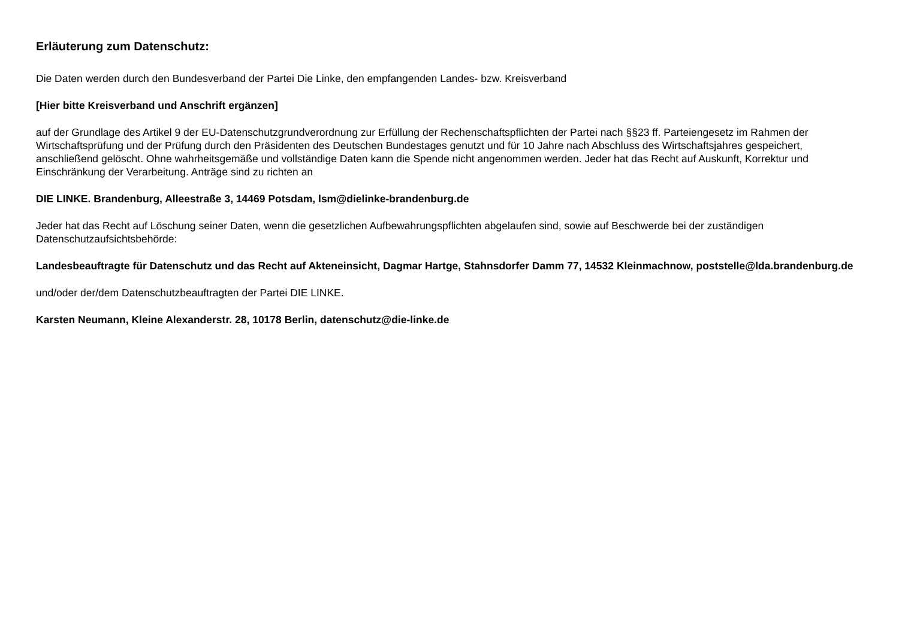Erläuterung zum Datenschutz:
Die Daten werden durch den Bundesverband der Partei Die Linke, den empfangenden Landes- bzw. Kreisverband
[Hier bitte Kreisverband und Anschrift ergänzen]
auf der Grundlage des Artikel 9 der EU-Datenschutzgrundverordnung zur Erfüllung der Rechenschaftspflichten der Partei nach §§23 ff. Parteiengesetz im Rahmen der Wirtschaftsprüfung und der Prüfung durch den Präsidenten des Deutschen Bundestages genutzt und für 10 Jahre nach Abschluss des Wirtschaftsjahres gespeichert, anschließend gelöscht. Ohne wahrheitsgemäße und vollständige Daten kann die Spende nicht angenommen werden. Jeder hat das Recht auf Auskunft, Korrektur und Einschränkung der Verarbeitung. Anträge sind zu richten an
DIE LINKE. Brandenburg, Alleestraße 3, 14469 Potsdam, lsm@dielinke-brandenburg.de
Jeder hat das Recht auf Löschung seiner Daten, wenn die gesetzlichen Aufbewahrungspflichten abgelaufen sind, sowie auf Beschwerde bei der zuständigen Datenschutzaufsichtsbehörde:
Landesbeauftragte für Datenschutz und das Recht auf Akteneinsicht, Dagmar Hartge, Stahnsdorfer Damm 77, 14532 Kleinmachnow, poststelle@lda.brandenburg.de
und/oder der/dem Datenschutzbeauftragten der Partei DIE LINKE.
Karsten Neumann, Kleine Alexanderstr. 28, 10178 Berlin, datenschutz@die-linke.de